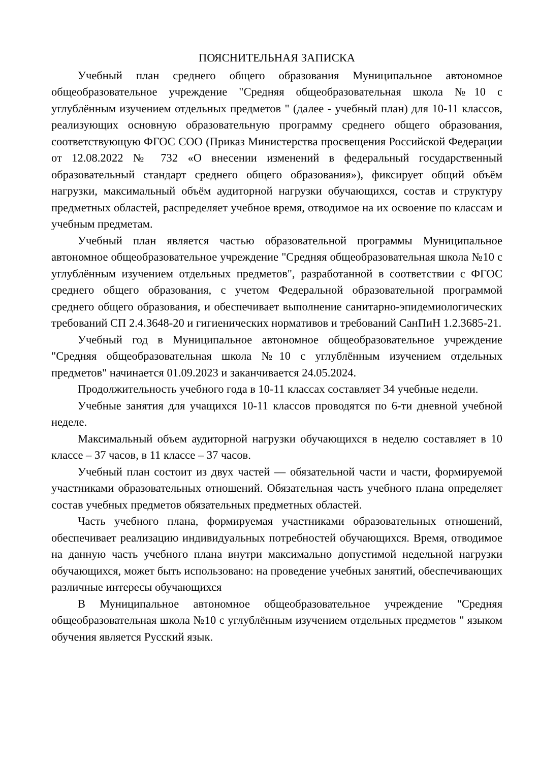ПОЯСНИТЕЛЬНАЯ ЗАПИСКА
Учебный план среднего общего образования Муниципальное автономное общеобразовательное учреждение "Средняя общеобразовательная школа №10 с углублённым изучением отдельных предметов " (далее - учебный план) для 10-11 классов, реализующих основную образовательную программу среднего общего образования, соответствующую ФГОС СОО (Приказ Министерства просвещения Российской Федерации от 12.08.2022 № 732 «О внесении изменений в федеральный государственный образовательный стандарт среднего общего образования»), фиксирует общий объём нагрузки, максимальный объём аудиторной нагрузки обучающихся, состав и структуру предметных областей, распределяет учебное время, отводимое на их освоение по классам и учебным предметам.
Учебный план является частью образовательной программы Муниципальное автономное общеобразовательное учреждение "Средняя общеобразовательная школа №10 с углублённым изучением отдельных предметов", разработанной в соответствии с ФГОС среднего общего образования, с учетом Федеральной образовательной программой среднего общего образования, и обеспечивает выполнение санитарно-эпидемиологических требований СП 2.4.3648-20 и гигиенических нормативов и требований СанПиН 1.2.3685-21.
Учебный год в Муниципальное автономное общеобразовательное учреждение "Средняя общеобразовательная школа №10 с углублённым изучением отдельных предметов" начинается 01.09.2023 и заканчивается 24.05.2024.
Продолжительность учебного года в 10-11 классах составляет 34 учебные недели.
Учебные занятия для учащихся 10-11 классов проводятся по 6-ти дневной учебной неделе.
Максимальный объем аудиторной нагрузки обучающихся в неделю составляет в 10 классе – 37 часов, в 11 классе – 37 часов.
Учебный план состоит из двух частей — обязательной части и части, формируемой участниками образовательных отношений. Обязательная часть учебного плана определяет состав учебных предметов обязательных предметных областей.
Часть учебного плана, формируемая участниками образовательных отношений, обеспечивает реализацию индивидуальных потребностей обучающихся. Время, отводимое на данную часть учебного плана внутри максимально допустимой недельной нагрузки обучающихся, может быть использовано: на проведение учебных занятий, обеспечивающих различные интересы обучающихся
В Муниципальное автономное общеобразовательное учреждение "Средняя общеобразовательная школа №10 с углублённым изучением отдельных предметов " языком обучения является Русский язык.